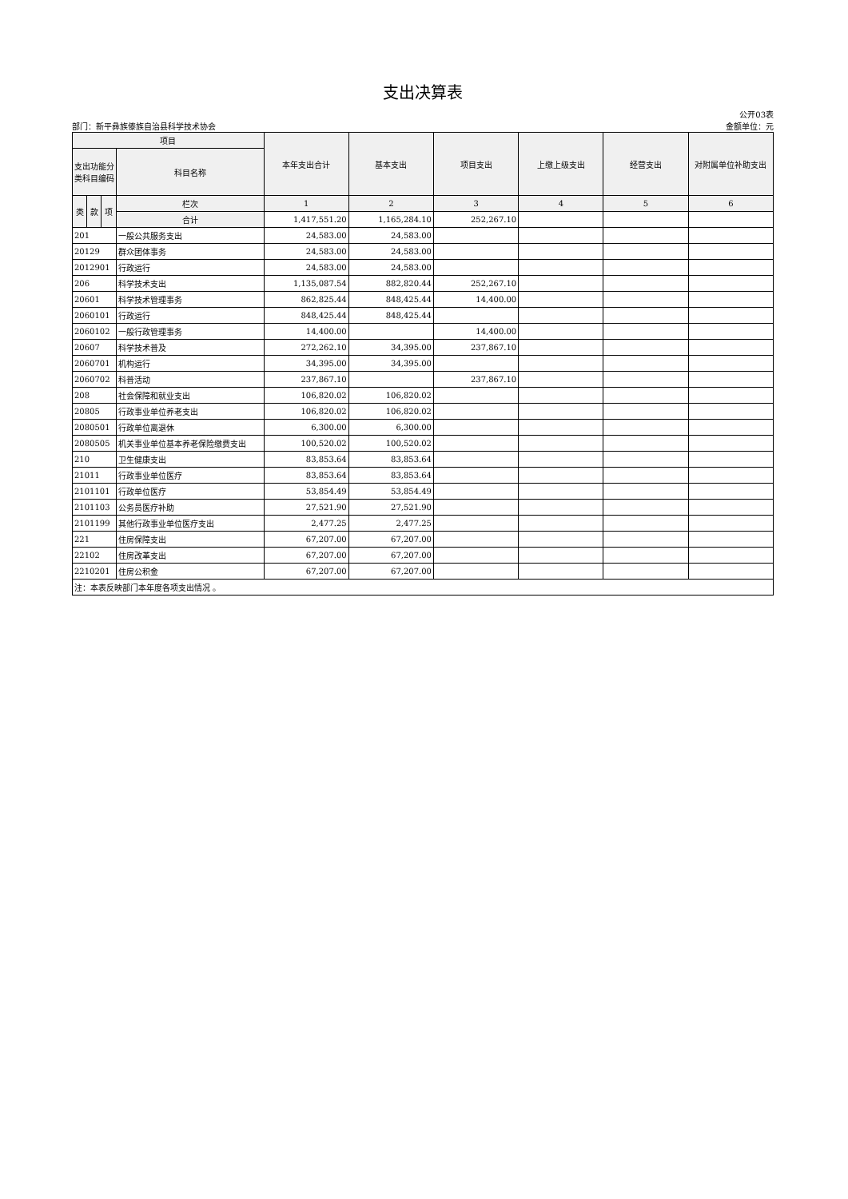支出决算表
部门：新平彝族傣族自治县科学技术协会
公开03表
金额单位：元
| 项目 | | | | 本年支出合计 | 基本支出 | 项目支出 | 上缴上级支出 | 经营支出 | 对附属单位补助支出 |
| --- | --- | --- | --- | --- | --- | --- | --- | --- | --- |
| 支出功能分类科目编码 | | | 科目名称 | | | | | | |
| 类 | 款 | 项 | 栏次 | 1 | 2 | 3 | 4 | 5 | 6 |
| | | | 合计 | 1,417,551.20 | 1,165,284.10 | 252,267.10 | | | |
| 201 | | | 一般公共服务支出 | 24,583.00 | 24,583.00 | | | | |
| 20129 | | | 群众团体事务 | 24,583.00 | 24,583.00 | | | | |
| 2012901 | | | 行政运行 | 24,583.00 | 24,583.00 | | | | |
| 206 | | | 科学技术支出 | 1,135,087.54 | 882,820.44 | 252,267.10 | | | |
| 20601 | | | 科学技术管理事务 | 862,825.44 | 848,425.44 | 14,400.00 | | | |
| 2060101 | | | 行政运行 | 848,425.44 | 848,425.44 | | | | |
| 2060102 | | | 一般行政管理事务 | 14,400.00 | | 14,400.00 | | | |
| 20607 | | | 科学技术普及 | 272,262.10 | 34,395.00 | 237,867.10 | | | |
| 2060701 | | | 机构运行 | 34,395.00 | 34,395.00 | | | | |
| 2060702 | | | 科普活动 | 237,867.10 | | 237,867.10 | | | |
| 208 | | | 社会保障和就业支出 | 106,820.02 | 106,820.02 | | | | |
| 20805 | | | 行政事业单位养老支出 | 106,820.02 | 106,820.02 | | | | |
| 2080501 | | | 行政单位离退休 | 6,300.00 | 6,300.00 | | | | |
| 2080505 | | | 机关事业单位基本养老保险缴费支出 | 100,520.02 | 100,520.02 | | | | |
| 210 | | | 卫生健康支出 | 83,853.64 | 83,853.64 | | | | |
| 21011 | | | 行政事业单位医疗 | 83,853.64 | 83,853.64 | | | | |
| 2101101 | | | 行政单位医疗 | 53,854.49 | 53,854.49 | | | | |
| 2101103 | | | 公务员医疗补助 | 27,521.90 | 27,521.90 | | | | |
| 2101199 | | | 其他行政事业单位医疗支出 | 2,477.25 | 2,477.25 | | | | |
| 221 | | | 住房保障支出 | 67,207.00 | 67,207.00 | | | | |
| 22102 | | | 住房改革支出 | 67,207.00 | 67,207.00 | | | | |
| 2210201 | | | 住房公积金 | 67,207.00 | 67,207.00 | | | | |
| 注：本表反映部门本年度各项支出情况 。 | | | | | | | | | |